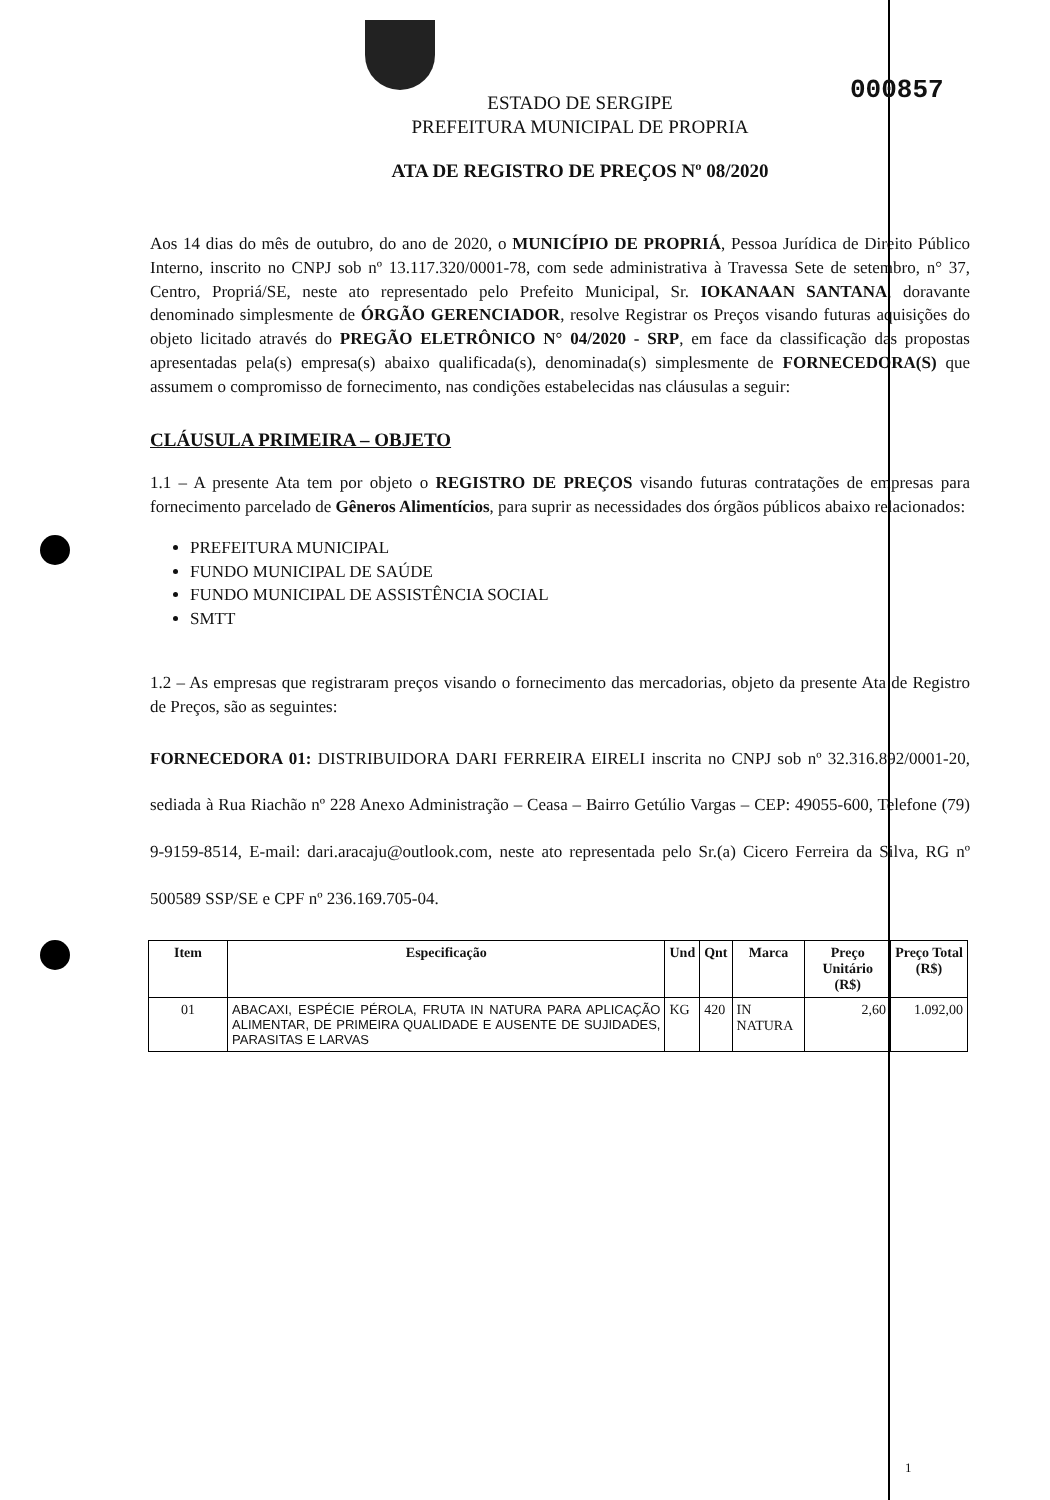000857
ESTADO DE SERGIPE
PREFEITURA MUNICIPAL DE PROPRIA
ATA DE REGISTRO DE PREÇOS Nº 08/2020
Aos 14 dias do mês de outubro, do ano de 2020, o MUNICÍPIO DE PROPRIÁ, Pessoa Jurídica de Direito Público Interno, inscrito no CNPJ sob nº 13.117.320/0001-78, com sede administrativa à Travessa Sete de setembro, n° 37, Centro, Propriá/SE, neste ato representado pelo Prefeito Municipal, Sr. IOKANAAN SANTANA, doravante denominado simplesmente de ÓRGÃO GERENCIADOR, resolve Registrar os Preços visando futuras aquisições do objeto licitado através do PREGÃO ELETRÔNICO N° 04/2020 - SRP, em face da classificação das propostas apresentadas pela(s) empresa(s) abaixo qualificada(s), denominada(s) simplesmente de FORNECEDORA(S) que assumem o compromisso de fornecimento, nas condições estabelecidas nas cláusulas a seguir:
CLÁUSULA PRIMEIRA – OBJETO
1.1 – A presente Ata tem por objeto o REGISTRO DE PREÇOS visando futuras contratações de empresas para fornecimento parcelado de Gêneros Alimentícios, para suprir as necessidades dos órgãos públicos abaixo relacionados:
PREFEITURA MUNICIPAL
FUNDO MUNICIPAL DE SAÚDE
FUNDO MUNICIPAL DE ASSISTÊNCIA SOCIAL
SMTT
1.2 – As empresas que registraram preços visando o fornecimento das mercadorias, objeto da presente Ata de Registro de Preços, são as seguintes:
FORNECEDORA 01: DISTRIBUIDORA DARI FERREIRA EIRELI inscrita no CNPJ sob nº 32.316.892/0001-20, sediada à Rua Riachão nº 228 Anexo Administração – Ceasa – Bairro Getúlio Vargas – CEP: 49055-600, Telefone (79) 9-9159-8514, E-mail: dari.aracaju@outlook.com, neste ato representada pelo Sr.(a) Cicero Ferreira da Silva, RG nº 500589 SSP/SE e CPF nº 236.169.705-04.
| Item | Especificação | Und | Qnt | Marca | Preço Unitário (R$) | Preço Total (R$) |
| --- | --- | --- | --- | --- | --- | --- |
| 01 | ABACAXI, ESPÉCIE PÉROLA, FRUTA IN NATURA PARA APLICAÇÃO ALIMENTAR, DE PRIMEIRA QUALIDADE E AUSENTE DE SUJIDADES, PARASITAS E LARVAS | KG | 420 | IN NATURA | 2,60 | 1.092,00 |
1